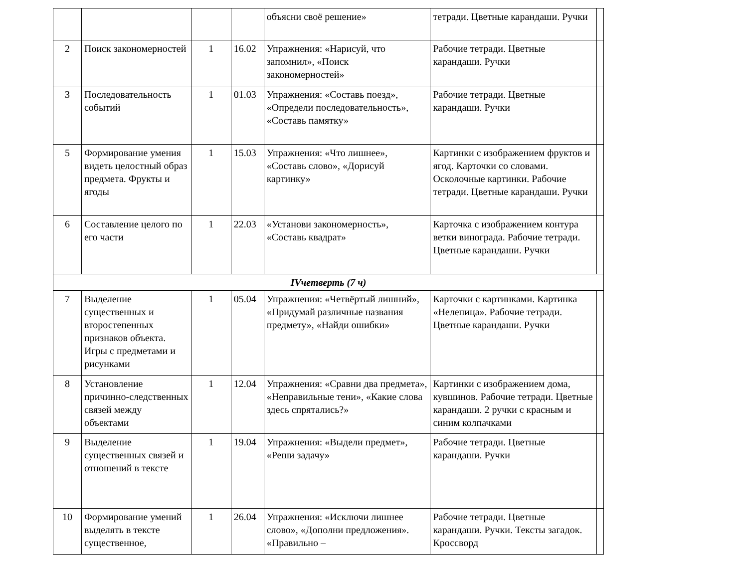| | | | | объясни своё решение» | тетради. Цветные карандаши. Ручки | |
| 2 | Поиск закономерностей | 1 | 16.02 | Упражнения: «Нарисуй, что запомнил», «Поиск закономерностей» | Рабочие тетради. Цветные карандаши. Ручки | |
| 3 | Последовательность событий | 1 | 01.03 | Упражнения: «Составь поезд», «Определи последовательность», «Составь памятку» | Рабочие тетради. Цветные карандаши. Ручки | |
| 5 | Формирование умения видеть целостный образ предмета. Фрукты и ягоды | 1 | 15.03 | Упражнения: «Что лишнее», «Составь слово», «Дорисуй картинку» | Картинки с изображением фруктов и ягод. Карточки со словами. Осколочные картинки. Рабочие тетради. Цветные карандаши. Ручки | |
| 6 | Составление целого по его части | 1 | 22.03 | «Установи закономерность», «Составь квадрат» | Карточка с изображением контура ветки винограда. Рабочие тетради. Цветные карандаши. Ручки | |
| IVчетверть (7 ч) | | | | | | |
| 7 | Выделение существенных и второстепенных признаков объекта. Игры с предметами и рисунками | 1 | 05.04 | Упражнения: «Четвёртый лишний», «Придумай различные названия предмету», «Найди ошибки» | Карточки с картинками. Картинка «Нелепица». Рабочие тетради. Цветные карандаши. Ручки | |
| 8 | Установление причинно-следственных связей между объектами | 1 | 12.04 | Упражнения: «Сравни два предмета», «Неправильные тени», «Какие слова здесь спрятались?» | Картинки с изображением дома, кувшинов. Рабочие тетради. Цветные карандаши. 2 ручки с красным и синим колпачками | |
| 9 | Выделение существенных связей и отношений в тексте | 1 | 19.04 | Упражнения: «Выдели предмет», «Реши задачу» | Рабочие тетради. Цветные карандаши. Ручки | |
| 10 | Формирование умений выделять в тексте существенное, | 1 | 26.04 | Упражнения: «Исключи лишнее слово», «Дополни предложения». «Правильно – | Рабочие тетради. Цветные карандаши. Ручки. Тексты загадок. Кроссворд | |